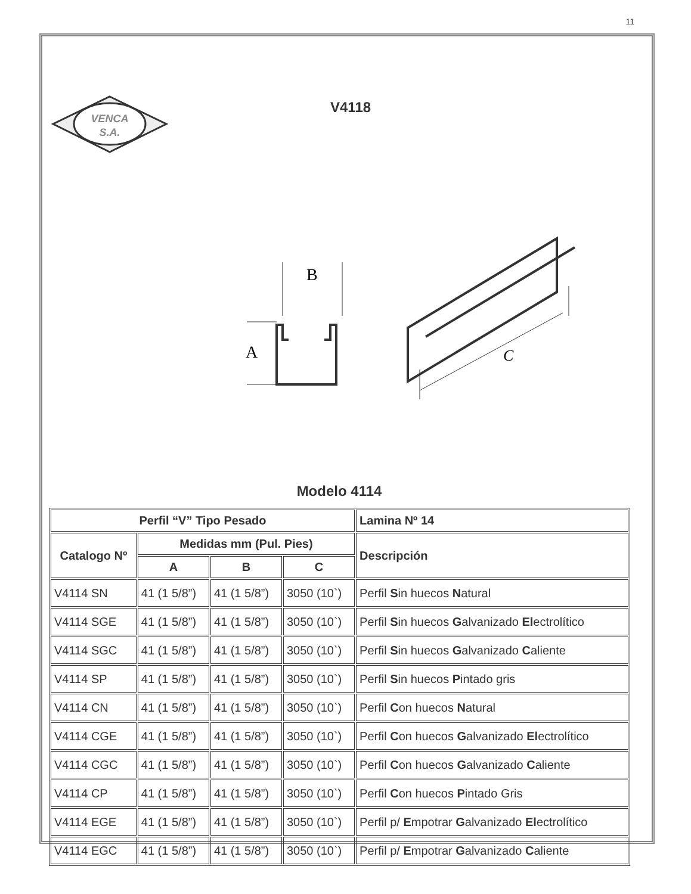11
VENCA
S.A.
V4118
B
A
C
Modelo 4114
| Perfil “V” Tipo Pesado | | | | Lamina Nº 14 |
| --- | --- | --- | --- | --- |
| Catalogo Nº | Medidas mm (Pul. Pies) | | | Descripción |
| | A | B | C | |
| V4114 SN | 41 (1 5/8”) | 41 (1 5/8”) | 3050 (10`) | Perfil S in huecos N atural |
| V4114 SGE | 41 (1 5/8”) | 41 (1 5/8”) | 3050 (10`) | Perfil S in huecos G alvanizado El ectrolítico |
| V4114 SGC | 41 (1 5/8”) | 41 (1 5/8”) | 3050 (10`) | Perfil S in huecos G alvanizado C aliente |
| V4114 SP | 41 (1 5/8”) | 41 (1 5/8”) | 3050 (10`) | Perfil S in huecos P intado gris |
| V4114 CN | 41 (1 5/8”) | 41 (1 5/8”) | 3050 (10`) | Perfil C on huecos N atural |
| V4114 CGE | 41 (1 5/8”) | 41 (1 5/8”) | 3050 (10`) | Perfil C on huecos G alvanizado El ectrolítico |
| V4114 CGC | 41 (1 5/8”) | 41 (1 5/8”) | 3050 (10`) | Perfil C on huecos G alvanizado C aliente |
| V4114 CP | 41 (1 5/8”) | 41 (1 5/8”) | 3050 (10`) | Perfil C on huecos P intado Gris |
| V4114 EGE | 41 (1 5/8”) | 41 (1 5/8”) | 3050 (10`) | Perfil p/ E mpotrar G alvanizado El ectrolítico |
| V4114 EGC | 41 (1 5/8”) | 41 (1 5/8”) | 3050 (10`) | Perfil p/ E mpotrar G alvanizado C aliente |